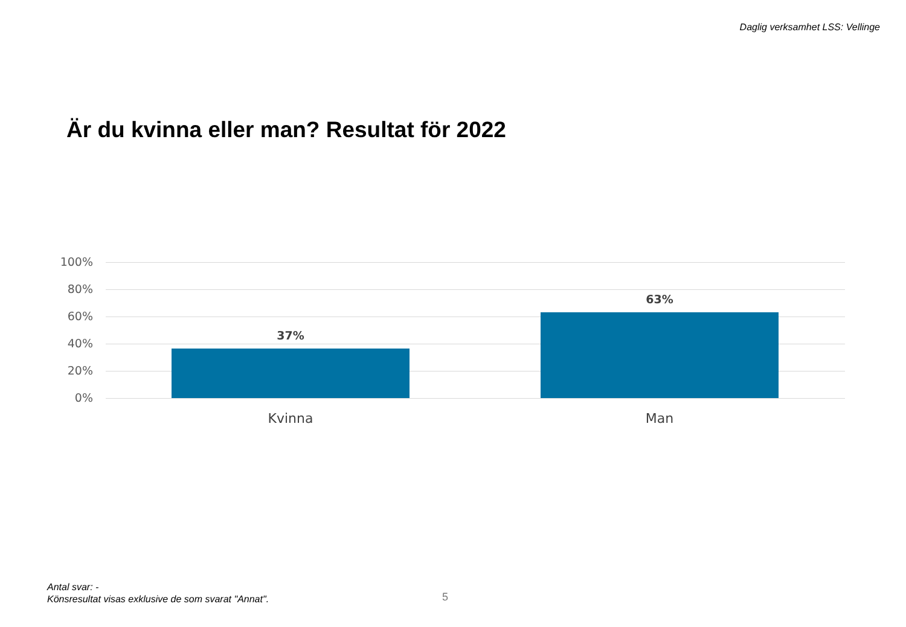Daglig verksamhet LSS: Vellinge
Är du kvinna eller man? Resultat för 2022
100%
80%
60%
40%
20%
0%
37%
63%
Kvinna Man
Antal svar: -
Könsresultat visas exklusive de som svarat "Annat".
5